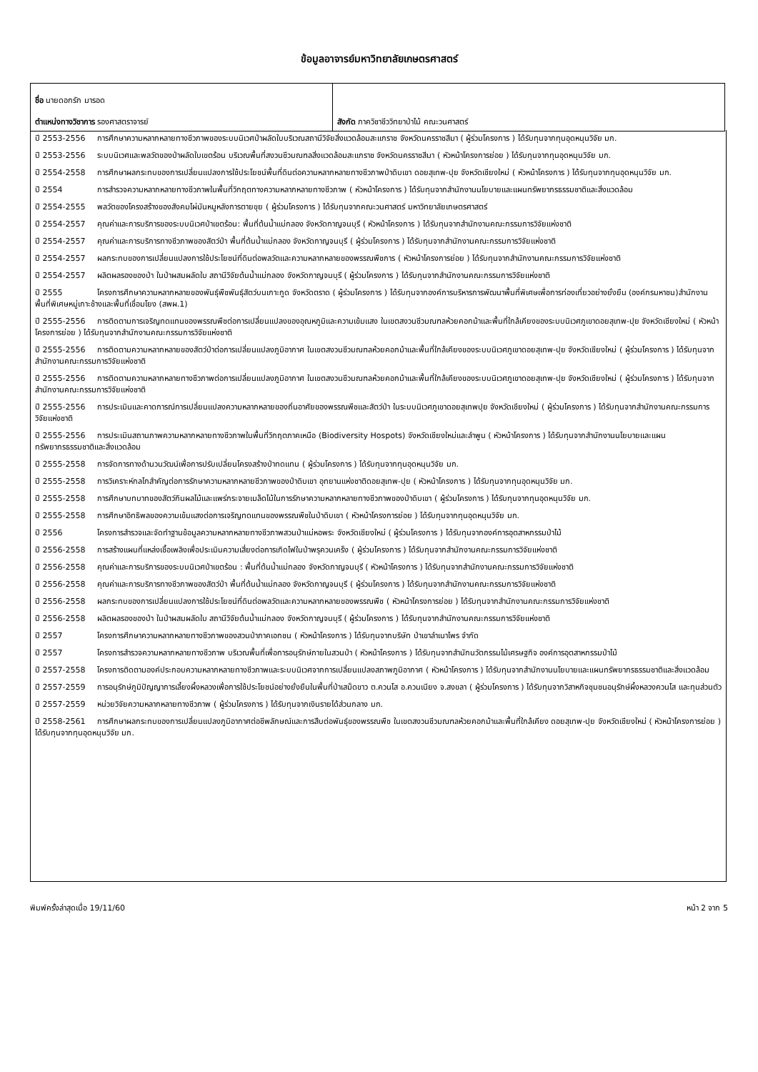ข้อมูลอาจารย์มหาวิทยาลัยเกษตรศาสตร์
| ชื่อ นายดอกรัก มารอด ตำแหน่งทางวิชาการ รองศาสตราจารย์ | สังกัด ภาควิชาชีววิทยาป่าไม้ คณะวนศาสตร์ |
ปี 2553-2556 การศึกษาความหลากหลายทางชีวภาพของระบบนิเวศป่าผลัดใบบริเวณสถานีวิจัยสิ่งแวดล้อมสะแกราช จังหวัดนครราชสีมา ( ผู้ร่วมโครงการ ) ได้รับทุนจากทุนอุดหนุนวิจัย มก.
ปี 2553-2556 ระบบนิเวศและพลวัตของป่าผลัดใบเขตร้อน บริเวณพื้นที่สงวนชีวมณฑลสิ่งแวดล้อมสะแกราช จังหวัดนครราชสีมา ( หัวหน้าโครงการย่อย ) ได้รับทุนจากทุนอุดหนุนวิจัย มก.
ปี 2554-2558 การศึกษาผลกระทบของการเปลี่ยนแปลงการใช้ประโยชน์พื้นที่ดินต่อความหลากหลายทางชีวภาพป่าดิบเขา ดอยสุเทพ-ปุย จังหวัดเชียงใหม่ ( หัวหน้าโครงการ ) ได้รับทุนจากทุนอุดหนุนวิจัย มก.
ปี 2554 การสำรวจความหลากหลายทางชีวภาพในพื้นที่วิกฤตทางความหลากหลายทางชีวภาพ ( หัวหน้าโครงการ ) ได้รับทุนจากสำนักงานนโยบายและแผนทรัพยากรธรรมชาติและสิ่งแวดล้อม
ปี 2554-2555 พลวัตของโครงสร้างของสังคมไผ่มันหมูหลังการตายขุย ( ผู้ร่วมโครงการ ) ได้รับทุนจากคณะวนศาสตร์ มหาวิทยาลัยเกษตรศาสตร์
ปี 2554-2557 คุณค่าและการบริการของระบบนิเวศป่าเขตร้อน: พื้นที่ต้นน้ำแม่กลอง จังหวัดกาญจนบุรี ( หัวหน้าโครงการ ) ได้รับทุนจากสำนักงานคณะกรรมการวิจัยแห่งชาติ
ปี 2554-2557 คุณค่าและการบริการทางชีวภาพของสัตว์ป่า พื้นที่ต้นน้ำแม่กลอง จังหวัดกาญจนบุรี ( ผู้ร่วมโครงการ ) ได้รับทุนจากสำนักงานคณะกรรมการวิจัยแห่งชาติ
ปี 2554-2557 ผลกระทบของการเปลี่ยนแปลงการใช้ประโยชน์ที่ดินต่อพลวัตและความหลากหลายของพรรณพืชการ ( หัวหน้าโครงการย่อย ) ได้รับทุนจากสำนักงานคณะกรรมการวิจัยแห่งชาติ
ปี 2554-2557 ผลิตผลรองของป่า ในป่าผสมผลัดใบ สถานีวิจัยต้นน้ำแม่กลอง จังหวัดกาญจนบุรี ( ผู้ร่วมโครงการ ) ได้รับทุนจากสำนักงานคณะกรรมการวิจัยแห่งชาติ
ปี 2555 โครงการศึกษาความหลากหลายของพันธุ์พืชพันธุ์สัตว์บนเกาะกูด จังหวัดตราด ( ผู้ร่วมโครงการ ) ได้รับทุนจากองค์การบริหารการพัฒนาพื้นที่พิเศษเพื่อการท่องเที่ยวอย่างยั่งยืน (องค์กรมหาชน)สำนักงานพื้นที่พิเศษหมู่เกาะช้างและพื้นที่เชื่อมโยง (สพผ.1)
ปี 2555-2556 การติดตามการเจริญทดแทนของพรรณพืชต่อการเปลี่ยนแปลงของอุณหภูมิและความเข้มแสง ในเขตสงวนชีวมณฑลห้วยคอกม้าและพื้นที่ใกล้เคียงของระบบนิเวศภูเขาดอยสุเทพ-ปุย จังหวัดเชียงใหม่ ( หัวหน้าโครงการย่อย ) ได้รับทุนจากสำนักงานคณะกรรมการวิจัยแห่งชาติ
ปี 2555-2556 การติดตามความหลากหลายของสัตว์ป่าต่อการเปลี่ยนแปลงภูมิอากาศ ในเขตสงวนชีวมณฑลห้วยคอกม้าและพื้นที่ใกล้เคียงของระบบนิเวศภูเขาดอยสุเทพ-ปุย จังหวัดเชียงใหม่ ( ผู้ร่วมโครงการ ) ได้รับทุนจากสำนักงานคณะกรรมการวิจัยแห่งชาติ
ปี 2555-2556 การติดตามความหลากหลายทางชีวภาพต่อการเปลี่ยนแปลงภูมิอากาศ ในเขตสงวนชีวมณฑลห้วยคอกม้าและพื้นที่ใกล้เคียงของระบบนิเวศภูเขาดอยสุเทพ-ปุย จังหวัดเชียงใหม่ ( ผู้ร่วมโครงการ ) ได้รับทุนจากสำนักงานคณะกรรมการวิจัยแห่งชาติ
ปี 2555-2556 การประเมินและคาดการณ์การเปลี่ยนแปลงความหลากหลายของถิ่นอาศัยของพรรณพืชและสัตว์ป่า ในระบบนิเวศภูเขาดอยสุเทพปุย จังหวัดเชียงใหม่ ( ผู้ร่วมโครงการ ) ได้รับทุนจากสำนักงานคณะกรรมการวิจัยแห่งชาติ
ปี 2555-2556 การประเมินสถานภาพความหลากหลายทางชีวภาพในพื้นที่วิกฤตภาคเหนือ (Biodiversity Hospots) จังหวัดเชียงใหม่และลำพูน ( หัวหน้าโครงการ ) ได้รับทุนจากสำนักงานนโยบายและแผนทรัพยากรธรรมชาติและสิ่งแวดล้อม
ปี 2555-2558 การจัดการทางด้านวนวัฒน์เพื่อการปรับเปลี่ยนโครงสร้างป่าทดแทน ( ผู้ร่วมโครงการ ) ได้รับทุนจากทุนอุดหนุนวิจัย มก.
ปี 2555-2558 การวิเคราะห์กลไกสำคัญต่อการรักษาความหลากหลายชีวภาพของป่าดิบเขา อุทยานแห่งชาติดอยสุเทพ-ปุย ( หัวหน้าโครงการ ) ได้รับทุนจากทุนอุดหนุนวิจัย มก.
ปี 2555-2558 การศึกษาบทบาทของสัตว์กินผลไม้และแพร่กระจายเมล็ดไม้ในการรักษาความหลากหลายทางชีวภาพของป่าดิบเขา ( ผู้ร่วมโครงการ ) ได้รับทุนจากทุนอุดหนุนวิจัย มก.
ปี 2555-2558 การศึกษาอิทธิพลของความเข้มแสงต่อการเจริญทดแทนของพรรณพืชในป่าดิบเขา ( หัวหน้าโครงการย่อย ) ได้รับทุนจากทุนอุดหนุนวิจัย มก.
ปี 2556 โครงการสำรวจและจัดทำฐานข้อมูลความหลากหลายทางชีวภาพสวนป่าแม่หอพระ จังหวัดเชียงใหม่ ( ผู้ร่วมโครงการ ) ได้รับทุนจากองค์การอุตสาหกรรมป่าไม้
ปี 2556-2558 การสร้างแผนที่แหล่งเชื้อเพลิงเพื่อประเมินความเสี่ยงต่อการเกิดไฟในป่าพรุควนเคร็ง ( ผู้ร่วมโครงการ ) ได้รับทุนจากสำนักงานคณะกรรมการวิจัยแห่งชาติ
ปี 2556-2558 คุณค่าและการบริการของระบบนิเวศป่าเขตร้อน : พื้นที่ต้นน้ำแม่กลอง จังหวัดกาญจนบุรี ( หัวหน้าโครงการ ) ได้รับทุนจากสำนักงานคณะกรรมการวิจัยแห่งชาติ
ปี 2556-2558 คุณค่าและการบริการทางชีวภาพของสัตว์ป่า พื้นที่ต้นน้ำแม่กลอง จังหวัดกาญจนบุรี ( ผู้ร่วมโครงการ ) ได้รับทุนจากสำนักงานคณะกรรมการวิจัยแห่งชาติ
ปี 2556-2558 ผลกระทบของการเปลี่ยนแปลงการใช้ประโยชน์ที่ดินต่อพลวัตและความหลากหลายของพรรณพืช ( หัวหน้าโครงการย่อย ) ได้รับทุนจากสำนักงานคณะกรรมการวิจัยแห่งชาติ
ปี 2556-2558 ผลิตผลรองของป่า ในป่าผสมผลัดใบ สถานีวิจัยต้นน้ำแม่กลอง จังหวัดกาญจนบุรี ( ผู้ร่วมโครงการ ) ได้รับทุนจากสำนักงานคณะกรรมการวิจัยแห่งชาติ
ปี 2557 โครงการศึกษาความหลากหลายทางชีวภาพของสวนป่าภาคเอกชน ( หัวหน้าโครงการ ) ได้รับทุนจากบริษัท ป่าเขาลำเนาไพร จำกัด
ปี 2557 โครงการสำรวจความหลากหลายทางชีวภาพ บริเวณพื้นที่เพื่อการอนุรักษ์ภายในสวนป่า ( หัวหน้าโครงการ ) ได้รับทุนจากสำนักนวัตกรรมไม้เศรษฐกิจ องค์การอุตสาหกรรมป่าไม้
ปี 2557-2558 โครงการติดตามองค์ประกอบความหลากหลายทางชีวภาพและระบบนิเวศจากการเปลี่ยนแปลงสภาพภูมิอากาศ ( หัวหน้าโครงการ ) ได้รับทุนจากสำนักงานนโยบายและแผนทรัพยากรธรรมชาติและสิ่งแวดล้อม
ปี 2557-2559 การอนุรักษ์ภูมิปัญญาการเลี้ยงผึ้งหลวงเพื่อการใช้ประโยชน์อย่างยั่งยืนในพื้นที่ป่าเสม็ดขาว ต.ควนโส อ.ควนเนียง จ.สงขลา ( ผู้ร่วมโครงการ ) ได้รับทุนจากวิสาหกิจชุมชนอนุรักษ์ผึ้งหลวงควนโส และทุนส่วนตัว
ปี 2557-2559 หน่วยวิจัยความหลากหลายทางชีวภาพ ( ผู้ร่วมโครงการ ) ได้รับทุนจากเงินรายได้ส่วนกลาง มก.
ปี 2558-2561 การศึกษาผลกระทบของการเปลี่ยนแปลงภูมิอากาศต่อชีพลักษณ์และการสืบต่อพันธุ์ของพรรณพืช ในเขตสงวนชีวมณฑลห้วยคอกม้าและพื้นที่ใกล้เคียง ดอยสุเทพ-ปุย จังหวัดเชียงใหม่ ( หัวหน้าโครงการย่อย ) ได้รับทุนจากทุนอุดหนุนวิจัย มก.
พิมพ์ครั้งล่าสุดเมื่อ 19/11/60 หน้า 2 จาก 5